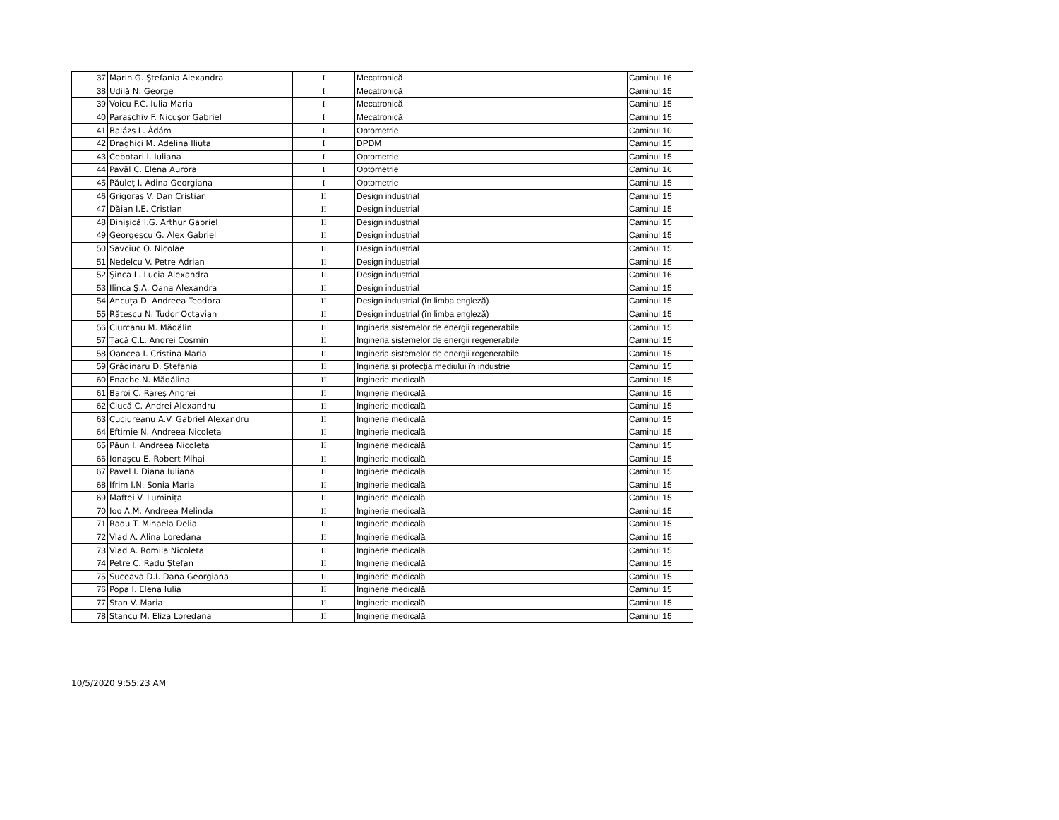| 37 | Marin G. Ştefania Alexandra | I | Mecatronică | Caminul 16 |
| 38 | Udilă N. George | I | Mecatronică | Caminul 15 |
| 39 | Voicu F.C. Iulia Maria | I | Mecatronică | Caminul 15 |
| 40 | Paraschiv F. Nicuşor Gabriel | I | Mecatronică | Caminul 15 |
| 41 | Balázs L. Ádám | I | Optometrie | Caminul 10 |
| 42 | Draghici M. Adelina Iliuta | I | DPDM | Caminul 15 |
| 43 | Cebotari I. Iuliana | I | Optometrie | Caminul 15 |
| 44 | Pavăl C. Elena Aurora | I | Optometrie | Caminul 16 |
| 45 | Păuleţ I. Adina Georgiana | I | Optometrie | Caminul 15 |
| 46 | Grigoras V. Dan Cristian | II | Design industrial | Caminul 15 |
| 47 | Dăian I.E. Cristian | II | Design industrial | Caminul 15 |
| 48 | Dinişică I.G. Arthur Gabriel | II | Design industrial | Caminul 15 |
| 49 | Georgescu G. Alex Gabriel | II | Design industrial | Caminul 15 |
| 50 | Savciuc O. Nicolae | II | Design industrial | Caminul 15 |
| 51 | Nedelcu V. Petre Adrian | II | Design industrial | Caminul 15 |
| 52 | Şinca L. Lucia Alexandra | II | Design industrial | Caminul 16 |
| 53 | Ilinca Ş.A. Oana Alexandra | II | Design industrial | Caminul 15 |
| 54 | Ancuța D. Andreea Teodora | II | Design industrial (în limba engleză) | Caminul 15 |
| 55 | Rătescu N. Tudor Octavian | II | Design industrial (în limba engleză) | Caminul 15 |
| 56 | Ciurcanu M. Mădălin | II | Ingineria sistemelor de energii regenerabile | Caminul 15 |
| 57 | Ţacă C.L. Andrei Cosmin | II | Ingineria sistemelor de energii regenerabile | Caminul 15 |
| 58 | Oancea I. Cristina Maria | II | Ingineria sistemelor de energii regenerabile | Caminul 15 |
| 59 | Grădinaru D. Ştefania | II | Ingineria și protecția mediului în industrie | Caminul 15 |
| 60 | Enache N. Mădălina | II | Inginerie medicală | Caminul 15 |
| 61 | Baroi C. Rareş Andrei | II | Inginerie medicală | Caminul 15 |
| 62 | Ciucă C. Andrei Alexandru | II | Inginerie medicală | Caminul 15 |
| 63 | Cuciureanu A.V. Gabriel Alexandru | II | Inginerie medicală | Caminul 15 |
| 64 | Eftimie N. Andreea Nicoleta | II | Inginerie medicală | Caminul 15 |
| 65 | Păun I. Andreea Nicoleta | II | Inginerie medicală | Caminul 15 |
| 66 | Ionaşcu E. Robert Mihai | II | Inginerie medicală | Caminul 15 |
| 67 | Pavel I. Diana Iuliana | II | Inginerie medicală | Caminul 15 |
| 68 | Ifrim I.N. Sonia Maria | II | Inginerie medicală | Caminul 15 |
| 69 | Maftei V. Luminiţa | II | Inginerie medicală | Caminul 15 |
| 70 | Ioo A.M. Andreea Melinda | II | Inginerie medicală | Caminul 15 |
| 71 | Radu T. Mihaela Delia | II | Inginerie medicală | Caminul 15 |
| 72 | Vlad A. Alina Loredana | II | Inginerie medicală | Caminul 15 |
| 73 | Vlad A. Romila Nicoleta | II | Inginerie medicală | Caminul 15 |
| 74 | Petre C. Radu Ştefan | II | Inginerie medicală | Caminul 15 |
| 75 | Suceava D.I. Dana Georgiana | II | Inginerie medicală | Caminul 15 |
| 76 | Popa I. Elena Iulia | II | Inginerie medicală | Caminul 15 |
| 77 | Stan V. Maria | II | Inginerie medicală | Caminul 15 |
| 78 | Stancu M. Eliza Loredana | II | Inginerie medicală | Caminul 15 |
10/5/2020 9:55:23 AM